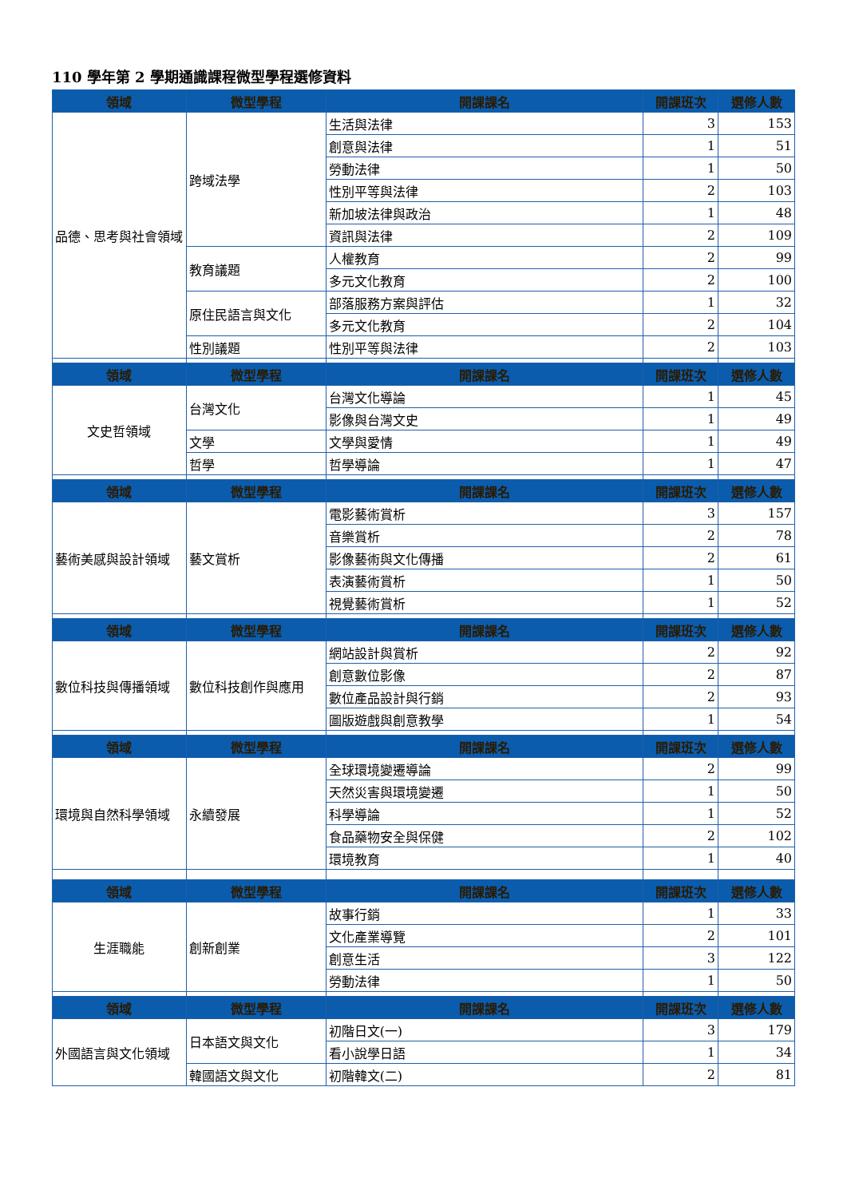110 學年第 2 學期通識課程微型學程選修資料
| 領域 | 微型學程 | 開課課名 | 開課班次 | 選修人數 |
| --- | --- | --- | --- | --- |
| 品德、思考與社會領域 | 跨域法學 | 生活與法律 | 3 | 153 |
| | | 創意與法律 | 1 | 51 |
| | | 勞動法律 | 1 | 50 |
| | | 性別平等與法律 | 2 | 103 |
| | | 新加坡法律與政治 | 1 | 48 |
| | | 資訊與法律 | 2 | 109 |
| | 教育議題 | 人權教育 | 2 | 99 |
| | | 多元文化教育 | 2 | 100 |
| | 原住民語言與文化 | 部落服務方案與評估 | 1 | 32 |
| | | 多元文化教育 | 2 | 104 |
| | 性別議題 | 性別平等與法律 | 2 | 103 |
| 領域 | 微型學程 | 開課課名 | 開課班次 | 選修人數 |
| 文史哲領域 | 台灣文化 | 台灣文化導論 | 1 | 45 |
| | | 影像與台灣文史 | 1 | 49 |
| | 文學 | 文學與愛情 | 1 | 49 |
| | 哲學 | 哲學導論 | 1 | 47 |
| 領域 | 微型學程 | 開課課名 | 開課班次 | 選修人數 |
| 藝術美感與設計領域 | 藝文賞析 | 電影藝術賞析 | 3 | 157 |
| | | 音樂賞析 | 2 | 78 |
| | | 影像藝術與文化傳播 | 2 | 61 |
| | | 表演藝術賞析 | 1 | 50 |
| | | 視覺藝術賞析 | 1 | 52 |
| 領域 | 微型學程 | 開課課名 | 開課班次 | 選修人數 |
| 數位科技與傳播領域 | 數位科技創作與應用 | 網站設計與賞析 | 2 | 92 |
| | | 創意數位影像 | 2 | 87 |
| | | 數位產品設計與行銷 | 2 | 93 |
| | | 圖版遊戲與創意教學 | 1 | 54 |
| 領域 | 微型學程 | 開課課名 | 開課班次 | 選修人數 |
| 環境與自然科學領域 | 永續發展 | 全球環境變遷導論 | 2 | 99 |
| | | 天然災害與環境變遷 | 1 | 50 |
| | | 科學導論 | 1 | 52 |
| | | 食品藥物安全與保健 | 2 | 102 |
| | | 環境教育 | 1 | 40 |
| 領域 | 微型學程 | 開課課名 | 開課班次 | 選修人數 |
| 生涯職能 | 創新創業 | 故事行銷 | 1 | 33 |
| | | 文化產業導覽 | 2 | 101 |
| | | 創意生活 | 3 | 122 |
| | | 勞動法律 | 1 | 50 |
| 領域 | 微型學程 | 開課課名 | 開課班次 | 選修人數 |
| 外國語言與文化領域 | 日本語文與文化 | 初階日文(一) | 3 | 179 |
| | | 看小說學日語 | 1 | 34 |
| | 韓國語文與文化 | 初階韓文(二) | 2 | 81 |